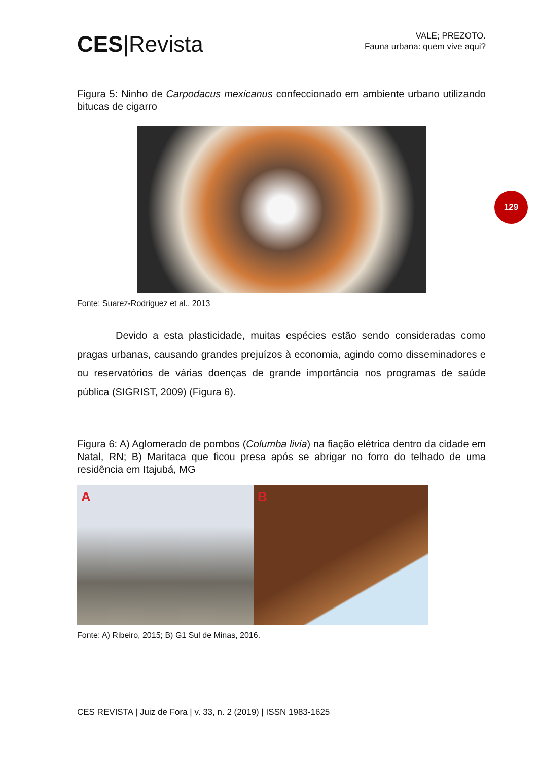CES|Revista
VALE; PREZOTO.
Fauna urbana: quem vive aqui?
Figura 5: Ninho de Carpodacus mexicanus confeccionado em ambiente urbano utilizando bitucas de cigarro
Fonte: Suarez-Rodriguez et al., 2013
Devido a esta plasticidade, muitas espécies estão sendo consideradas como pragas urbanas, causando grandes prejuízos à economia, agindo como disseminadores e ou reservatórios de várias doenças de grande importância nos programas de saúde pública (SIGRIST, 2009) (Figura 6).
Figura 6: A) Aglomerado de pombos (Columba livia) na fiação elétrica dentro da cidade em Natal, RN; B) Maritaca que ficou presa após se abrigar no forro do telhado de uma residência em Itajubá, MG
A B
Fonte: A) Ribeiro, 2015; B) G1 Sul de Minas, 2016.
CES REVISTA | Juiz de Fora | v. 33, n. 2 (2019) | ISSN 1983-1625
129